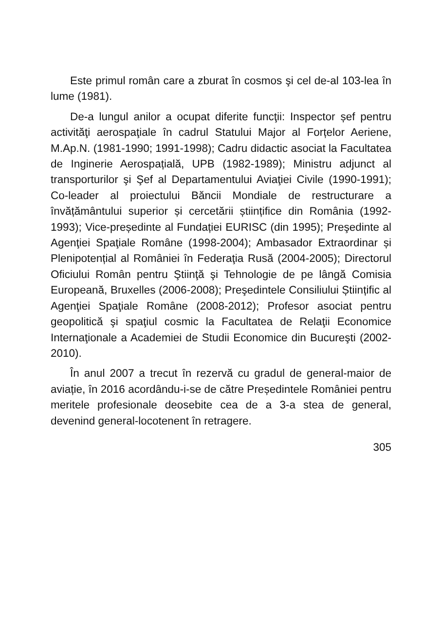Este primul român care a zburat în cosmos şi cel de-al 103-lea în lume (1981).
De-a lungul anilor a ocupat diferite funcţii: Inspector șef pentru activităţi aerospaţiale în cadrul Statului Major al Forțelor Aeriene, M.Ap.N. (1981-1990; 1991-1998); Cadru didactic asociat la Facultatea de Inginerie Aerospațială, UPB (1982-1989); Ministru adjunct al transporturilor şi Şef al Departamentului Aviaţiei Civile (1990-1991); Co-leader al proiectului Băncii Mondiale de restructurare a învățământului superior și cercetării științifice din România (1992-1993); Vice-președinte al Fundației EURISC (din 1995); Preşedinte al Agenţiei Spaţiale Române (1998-2004); Ambasador Extraordinar și Plenipotențial al României în Federaţia Rusă (2004-2005); Directorul Oficiului Român pentru Ştiinţă şi Tehnologie de pe lângă Comisia Europeană, Bruxelles (2006-2008); Preşedintele Consiliului Științific al Agenţiei Spaţiale Române (2008-2012); Profesor asociat pentru geopolitică şi spaţiul cosmic la Facultatea de Relaţii Economice Internaţionale a Academiei de Studii Economice din Bucureşti (2002-2010).
În anul 2007 a trecut în rezervă cu gradul de general-maior de aviație, în 2016 acordându-i-se de către Președintele României pentru meritele profesionale deosebite cea de a 3-a stea de general, devenind general-locotenent în retragere.
305